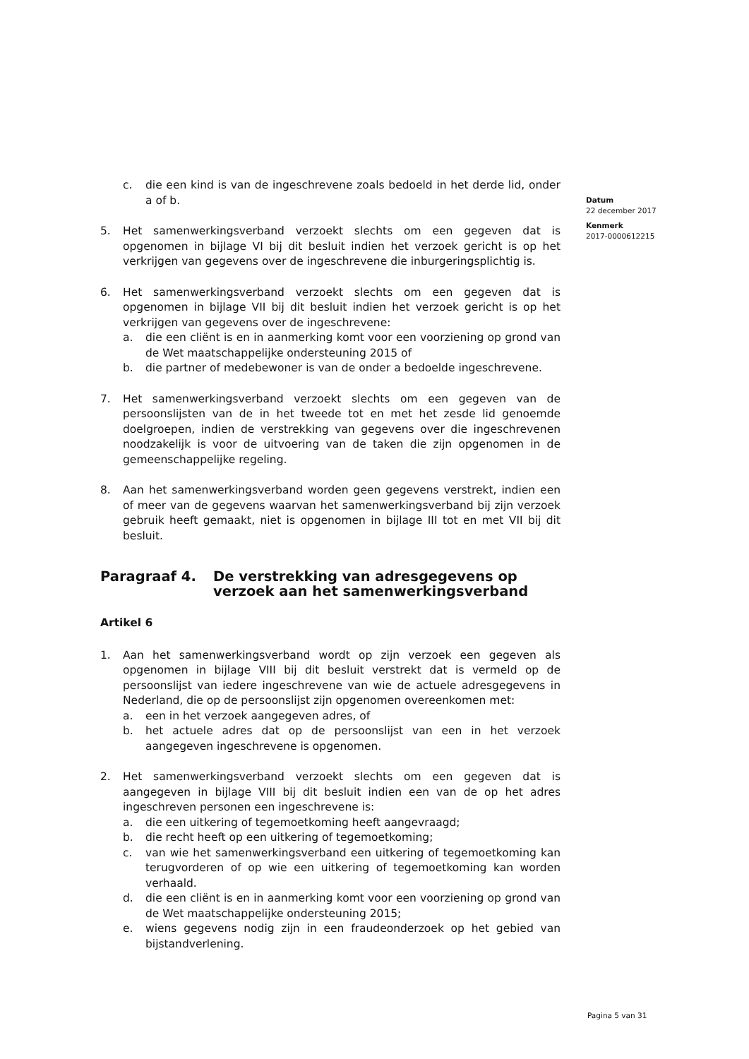Datum
22 december 2017
Kenmerk
2017-0000612215
c. die een kind is van de ingeschrevene zoals bedoeld in het derde lid, onder a of b.
5. Het samenwerkingsverband verzoekt slechts om een gegeven dat is opgenomen in bijlage VI bij dit besluit indien het verzoek gericht is op het verkrijgen van gegevens over de ingeschrevene die inburgeringsplichtig is.
6. Het samenwerkingsverband verzoekt slechts om een gegeven dat is opgenomen in bijlage VII bij dit besluit indien het verzoek gericht is op het verkrijgen van gegevens over de ingeschrevene:
a. die een cliënt is en in aanmerking komt voor een voorziening op grond van de Wet maatschappelijke ondersteuning 2015 of
b. die partner of medebewoner is van de onder a bedoelde ingeschrevene.
7. Het samenwerkingsverband verzoekt slechts om een gegeven van de persoonslijsten van de in het tweede tot en met het zesde lid genoemde doelgroepen, indien de verstrekking van gegevens over die ingeschrevenen noodzakelijk is voor de uitvoering van de taken die zijn opgenomen in de gemeenschappelijke regeling.
8. Aan het samenwerkingsverband worden geen gegevens verstrekt, indien een of meer van de gegevens waarvan het samenwerkingsverband bij zijn verzoek gebruik heeft gemaakt, niet is opgenomen in bijlage III tot en met VII bij dit besluit.
Paragraaf 4. De verstrekking van adresgegevens op verzoek aan het samenwerkingsverband
Artikel 6
1. Aan het samenwerkingsverband wordt op zijn verzoek een gegeven als opgenomen in bijlage VIII bij dit besluit verstrekt dat is vermeld op de persoonslijst van iedere ingeschrevene van wie de actuele adresgegevens in Nederland, die op de persoonslijst zijn opgenomen overeenkomen met:
a. een in het verzoek aangegeven adres, of
b. het actuele adres dat op de persoonslijst van een in het verzoek aangegeven ingeschrevene is opgenomen.
2. Het samenwerkingsverband verzoekt slechts om een gegeven dat is aangegeven in bijlage VIII bij dit besluit indien een van de op het adres ingeschreven personen een ingeschrevene is:
a. die een uitkering of tegemoetkoming heeft aangevraagd;
b. die recht heeft op een uitkering of tegemoetkoming;
c. van wie het samenwerkingsverband een uitkering of tegemoetkoming kan terugvorderen of op wie een uitkering of tegemoetkoming kan worden verhaald.
d. die een cliënt is en in aanmerking komt voor een voorziening op grond van de Wet maatschappelijke ondersteuning 2015;
e. wiens gegevens nodig zijn in een fraudeonderzoek op het gebied van bijstandverlening.
Pagina 5 van 31